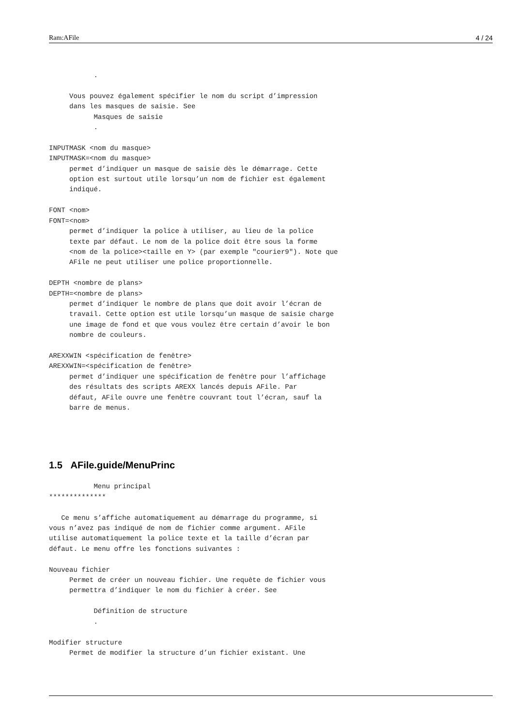Ram:AFile 4 / 24
           .

     Vous pouvez également spécifier le nom du script d’impression
     dans les masques de saisie. See
           Masques de saisie
           .

INPUTMASK <nom du masque>
INPUTMASK=<nom du masque>
     permet d’indiquer un masque de saisie dès le démarrage. Cette
     option est surtout utile lorsqu’un nom de fichier est également
     indiqué.

FONT <nom>
FONT=<nom>
     permet d’indiquer la police à utiliser, au lieu de la police
     texte par défaut. Le nom de la police doit être sous la forme
     <nom de la police><taille en Y> (par exemple "courier9"). Note que
     AFile ne peut utiliser une police proportionnelle.

DEPTH <nombre de plans>
DEPTH=<nombre de plans>
     permet d’indiquer le nombre de plans que doit avoir l’écran de
     travail. Cette option est utile lorsqu’un masque de saisie charge
     une image de fond et que vous voulez être certain d’avoir le bon
     nombre de couleurs.

AREXXWIN <spécification de fenêtre>
AREXXWIN=<spécification de fenêtre>
     permet d’indiquer une spécification de fenêtre pour l’affichage
     des résultats des scripts AREXX lancés depuis AFile. Par
     défaut, AFile ouvre une fenêtre couvrant tout l’écran, sauf la
     barre de menus.
1.5 AFile.guide/MenuPrinc
           Menu principal
**************

   Ce menu s’affiche automatiquement au démarrage du programme, si
vous n’avez pas indiqué de nom de fichier comme argument. AFile
utilise automatiquement la police texte et la taille d’écran par
défaut. Le menu offre les fonctions suivantes :

Nouveau fichier
     Permet de créer un nouveau fichier. Une requête de fichier vous
     permettra d’indiquer le nom du fichier à créer. See

           Définition de structure
           .

Modifier structure
     Permet de modifier la structure d’un fichier existant. Une